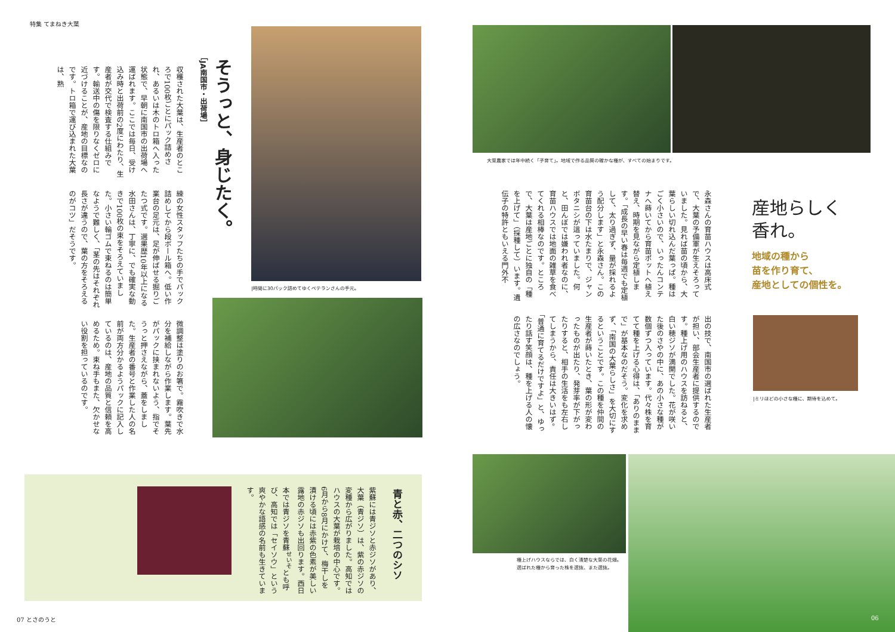特集 てまねき大葉
そうっと、身じたく。
［JA南国市・出荷場］
収穫された大葉は、生産者のところで100枚ごとにパック詰めされ、あるいは木のトロ箱へ入った状態で、早朝に南国市の出荷場へ運ばれます。ここでは毎日、受け込み時と出荷前の2度にわたり、生産者が交代で検査する仕組みです。輸送中の傷を限りなくゼロに近づけることが、産地の目標なのです。トロ箱で運び込まれた大葉は、熟
練の女性スタッフたちの手でパック詰めしてから段ボール箱へ。低い作業台の足元は、足が伸ばせる掘りごたつ式です。選果歴10年以上になる水田さんは、丁寧に、でも確実な動きで100枚の束をそろえていました。小さい輪ゴムで束ねるのは簡単なようで難しく、「茎の先はそれぞれ長さが違うので、葉の方をそろえるのがコツ」だそうです。
微調整は塗りのお箸で。霧吹きで水分を補給しながら作業します。葉先がパックに挟まれないよう、指でそうっと押さえながら、蓋をしました。生産者の番号と作業した人の名前が両方分かるようパックに記入しているのは、産地の品質と信頼を高めるため。束ね手もまた、欠かせない役割を担っているのです。
|時間に30パック詰めてゆくベテランさんの手元。
青と赤、二つのシソ
紫蘇には青ジソと赤ジソがあり、大葉（青ジソ）は、紫の赤ジソの変種から広がりました。高知ではハウスの大葉が栽培の中心です。6月から8月にかけて、梅干しを漬ける頃には赤紫の色素が美しい露地の赤ジソも出回ります。西日本では青ジソを青蘇<sup>せいそ</sup>とも呼び、高知では「セイソウ」という爽やかな語感の名前も生きています。
07 とさのうと
大葉農家では年中続く「子育て」。地域で作る品質の確かな種が、すべての始まりです。
産地らしく
香れ。
地域の種から
苗を作り育て、
産地としての個性を。
永森さんの育苗ハウスは高床式で、大葉の予備軍が生えそろっていました。見れば苗の頃から、大葉らしい切れ込んだ葉っぱ。種はごく小さいので、いったんコンテナへ蒔いてから育苗ポットへ植え替え、時期を見ながら定植します。「成長の早い春は毎週でも定植して、太り過ぎず、量が採れるよう配分します」と永森さん。この育苗台の下は水たまりで、ジャンボタニシが這っていました。何と、田んぼでは嫌われ者なのに、育苗ハウスでは地面の雑草を食べてくれる相棒なのです。ところで、大葉は産地ごとに独自の「種を上げて」（採種して）います。遺伝子の特許ともいえる門外不
出の技で、南国市の選ばれた生産者が担い、部会生産者に提供するのです。種上げ用のハウスを訪ねると、白い穂ジソが満開でした。花が咲いた後のさやの中に、あの小さな種が数個ずつ入っています。代々株を育てて種を上げる心得は、「ありのままで」が基本なのだそう。変化を求めず、「南国の大葉らしさ」を大切にするということです。この種を仲間の生産者が蒔いたとき、葉の形が変わったものが出たり、発芽率が下がったりすると、相手の生活をも左右してしまうから、責任は大きいはず。「普通に育てるだけですよ」と、ゆったり話す笑顔は、種を上げる人の懐の広さなのでしょう。
|ミリほどの小さな種に、期待を込めて。
種上げハウスならでは、白く清楚な大葉の花畑。
選ばれた種から育った株を選抜、また選抜。
06